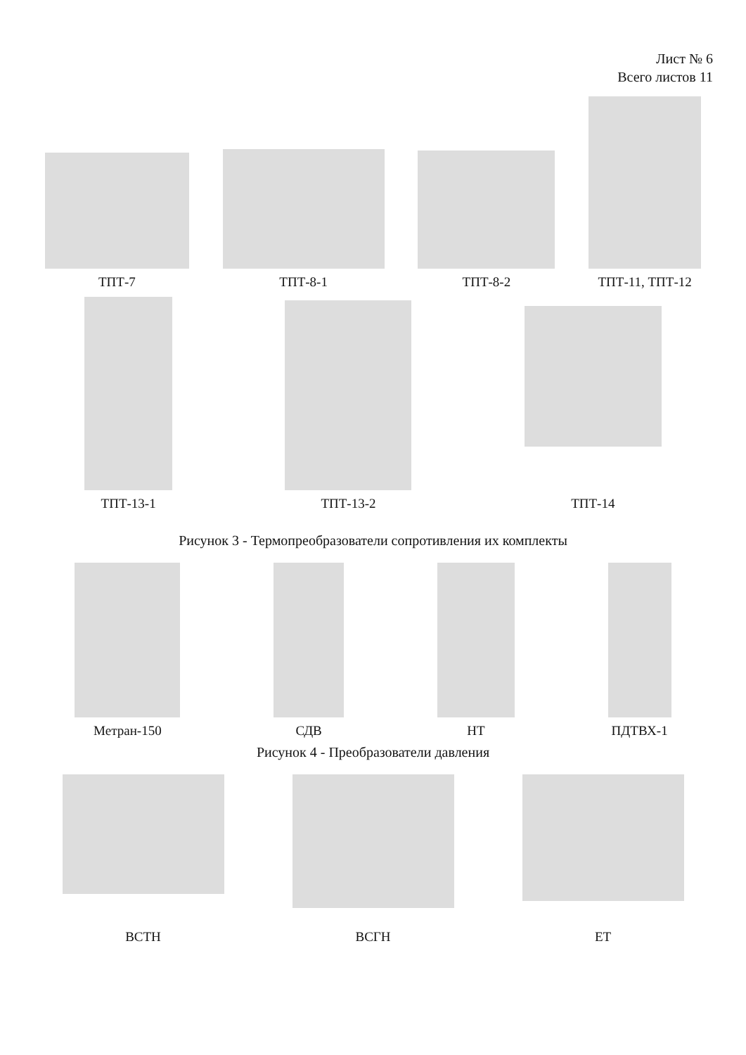Лист № 6
Всего листов 11
ТПТ-7
ТПТ-8-1
ТПТ-8-2
ТПТ-11, ТПТ-12
ТПТ-13-1
ТПТ-13-2
ТПТ-14
Рисунок 3 - Термопреобразователи сопротивления их комплекты
Метран-150
СДВ
НТ
ПДТВХ-1
Рисунок 4 - Преобразователи давления
ВСТН
ВСГН
ЕТ